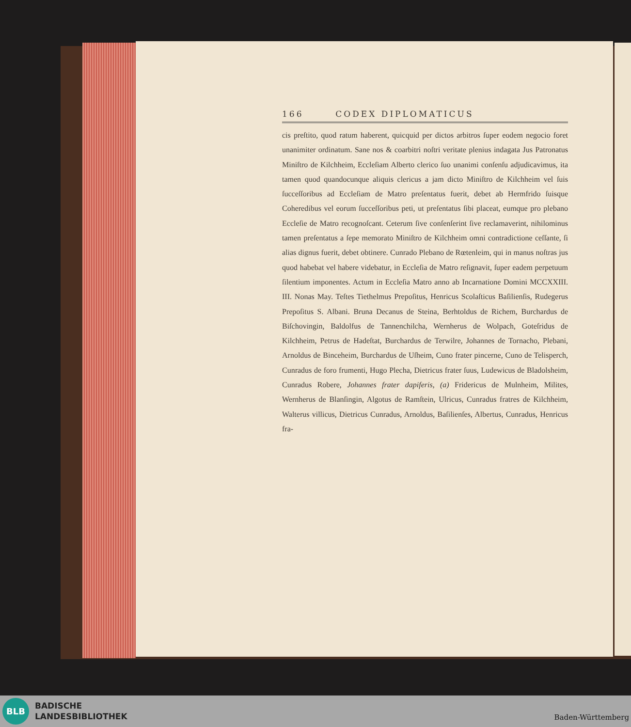166 CODEX DIPLOMATICUS
cis preſtito, quod ratum haberent, quicquid per dictos arbitros ſuper eodem negocio foret unanimiter ordinatum. Sane nos & coarbitri noſtri veritate plenius indagata Jus Patronatus Miniſtro de Kilchheim, Eccleſiam Alberto clerico ſuo unanimi conſenſu adjudicavimus, ita tamen quod quandocunque aliquis clericus a jam dicto Miniſtro de Kilchheim vel ſuis ſucceſſoribus ad Eccleſiam de Matro preſentatus fuerit, debet ab Hermfrido ſuisque Coheredibus vel eorum ſucceſſoribus peti, ut preſentatus ſibi placeat, eumque pro plebano Eccleſie de Matro recognoſcant. Ceterum ſive conſenſerint ſive reclamaverint, nihilominus tamen preſentatus a ſepe memorato Miniſtro de Kilchheim omni contradictione ceſſante, ſi alias dignus fuerit, debet obtinere. Cunrado Plebano de Rœtenleim, qui in manus noſtras jus quod habebat vel habere videbatur, in Eccleſia de Matro reſignavit, ſuper eadem perpetuum ſilentium imponentes. Actum in Eccleſia Matro anno ab Incarnatione Domini MCCXXIII. III. Nonas May. Teſtes Tiethelmus Prepoſitus, Henricus Scolaſticus Baſilienſis, Rudegerus Prepoſitus S. Albani. Bruna Decanus de Steina, Berhtoldus de Richem, Burchardus de Biſchovingin, Baldolfus de Tannenchilcha, Wernherus de Wolpach, Goteſridus de Kilchheim, Petrus de Hadeſtat, Burchardus de Terwilre, Johannes de Tornacho, Plebani, Arnoldus de Binceheim, Burchardus de Uſheim, Cuno frater pincerne, Cuno de Telisperch, Cunradus de foro frumenti, Hugo Plecha, Dietricus frater ſuus, Ludewicus de Bladolsheim, Cunradus Robere, Johannes frater dapiferis, (a) Fridericus de Mulnheim, Milites, Wernherus de Blanſingin, Algotus de Ramſtein, Ulricus, Cunradus fratres de Kilchheim, Walterus villicus, Dietricus Cunradus, Arnoldus, Baſilienſes, Albertus, Cunradus, Henricus fra-
BLB
BADISCHE
LANDESBIBLIOTHEK
Baden-Württemberg